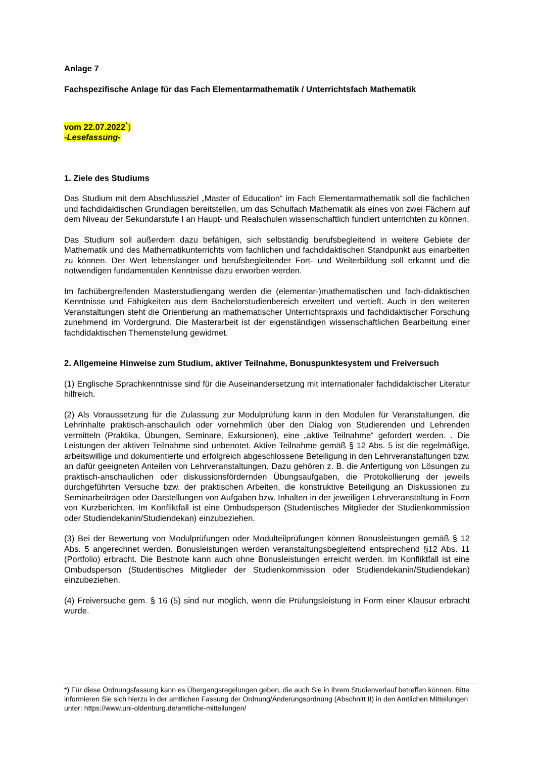Anlage 7
Fachspezifische Anlage für das Fach Elementarmathematik / Unterrichtsfach Mathematik
vom 22.07.2022<sup>*</sup>)
-Lesefassung-
1. Ziele des Studiums
Das Studium mit dem Abschlussziel „Master of Education“ im Fach Elementarmathematik soll die fachlichen und fachdidaktischen Grundlagen bereitstellen, um das Schulfach Mathematik als eines von zwei Fächern auf dem Niveau der Sekundarstufe I an Haupt- und Realschulen wissenschaftlich fundiert unterrichten zu können.
Das Studium soll außerdem dazu befähigen, sich selbständig berufsbegleitend in weitere Gebiete der Mathematik und des Mathematikunterrichts vom fachlichen und fachdidaktischen Standpunkt aus einarbeiten zu können. Der Wert lebenslanger und berufsbegleitender Fort- und Weiterbildung soll erkannt und die notwendigen fundamentalen Kenntnisse dazu erworben werden.
Im fachübergreifenden Masterstudiengang werden die (elementar-)mathematischen und fach-didaktischen Kenntnisse und Fähigkeiten aus dem Bachelorstudienbereich erweitert und vertieft. Auch in den weiteren Veranstaltungen steht die Orientierung an mathematischer Unterrichtspraxis und fachdidaktischer Forschung zunehmend im Vordergrund. Die Masterarbeit ist der eigenständigen wissenschaftlichen Bearbeitung einer fachdidaktischen Themenstellung gewidmet.
2. Allgemeine Hinweise zum Studium, aktiver Teilnahme, Bonuspunktesystem und Freiversuch
(1) Englische Sprachkenntnisse sind für die Auseinandersetzung mit internationaler fachdidaktischer Literatur hilfreich.
(2) Als Voraussetzung für die Zulassung zur Modulprüfung kann in den Modulen für Veranstaltungen, die Lehrinhalte praktisch-anschaulich oder vornehmlich über den Dialog von Studierenden und Lehrenden vermitteln (Praktika, Übungen, Seminare, Exkursionen), eine „aktive Teilnahme“ gefordert werden. . Die Leistungen der aktiven Teilnahme sind unbenotet. Aktive Teilnahme gemäß § 12 Abs. 5 ist die regelmäßige, arbeitswillige und dokumentierte und erfolgreich abgeschlossene Beteiligung in den Lehrveranstaltungen bzw. an dafür geeigneten Anteilen von Lehrveranstaltungen. Dazu gehören z. B. die Anfertigung von Lösungen zu praktisch-anschaulichen oder diskussionsfördernden Übungsaufgaben, die Protokollierung der jeweils durchgeführten Versuche bzw. der praktischen Arbeiten, die konstruktive Beteiligung an Diskussionen zu Seminarbeiträgen oder Darstellungen von Aufgaben bzw. Inhalten in der jeweiligen Lehrveranstaltung in Form von Kurzberichten. Im Konfliktfall ist eine Ombudsperson (Studentisches Mitglieder der Studienkommission oder Studiendekanin/Studiendekan) einzubeziehen.
(3) Bei der Bewertung von Modulprüfungen oder Modulteilprüfungen können Bonusleistungen gemäß § 12 Abs. 5 angerechnet werden. Bonusleistungen werden veranstaltungsbegleitend entsprechend §12 Abs. 11 (Portfolio) erbracht. Die Bestnote kann auch ohne Bonusleistungen erreicht werden. Im Konfliktfall ist eine Ombudsperson (Studentisches Mitglieder der Studienkommission oder Studiendekanin/Studiendekan) einzubeziehen.
(4) Freiversuche gem. § 16 (5) sind nur möglich, wenn die Prüfungsleistung in Form einer Klausur erbracht wurde.
*) Für diese Ordnungsfassung kann es Übergangsregelungen geben, die auch Sie in Ihrem Studienverlauf betreffen können. Bitte informieren Sie sich hierzu in der amtlichen Fassung der Ordnung/Änderungsordnung (Abschnitt II) in den Amtlichen Mitteilungen unter: https://www.uni-oldenburg.de/amtliche-mitteilungen/